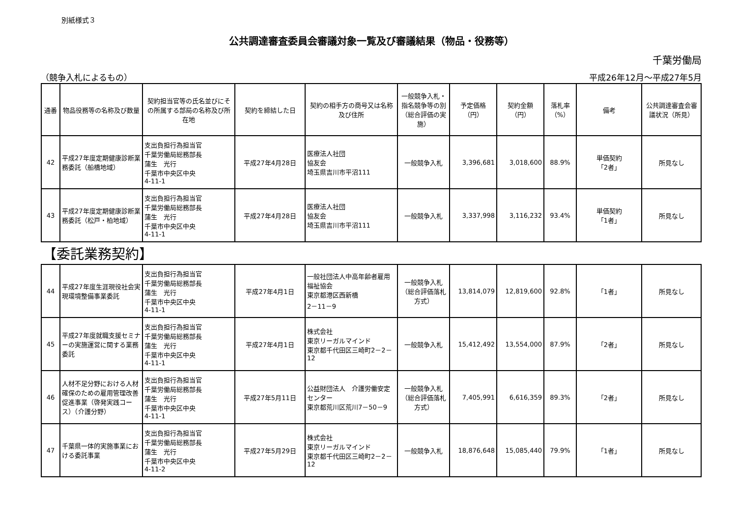別紙様式３
公共調達審査委員会審議対象一覧及び審議結果（物品・役務等）
千葉労働局
（競争入札によるもの） 平成26年12月～平成27年5月
| 通番 | 物品役務等の名称及び数量 | 契約担当官等の氏名並びにその所属する部局の名称及び所在地 | 契約を締結した日 | 契約の相手方の商号又は名称及び住所 | 一般競争入札・指名競争等の別（総合評価の実施） | 予定価格（円） | 契約金額（円） | 落札率（%） | 備考 | 公共調達審査会審議状況（所見） |
| --- | --- | --- | --- | --- | --- | --- | --- | --- | --- | --- |
| 42 | 平成27年度定期健康診断業務委託（船橋地域） | 支出負担行為担当官 千葉労働局総務部長 蒲生 光行 千葉市中央区中央 4-11-1 | 平成27年4月28日 | 医療法人社団 協友会 埼玉県吉川市平沼111 | 一般競争入札 | 3,396,681 | 3,018,600 | 88.9% | 単価契約 「2者」 | 所見なし |
| 43 | 平成27年度定期健康診断業務委託（松戸・柏地域） | 支出負担行為担当官 千葉労働局総務部長 蒲生 光行 千葉市中央区中央 4-11-1 | 平成27年4月28日 | 医療法人社団 協友会 埼玉県吉川市平沼111 | 一般競争入札 | 3,337,998 | 3,116,232 | 93.4% | 単価契約 「1者」 | 所見なし |
| 【委託業務契約】 | | | | | | | | | | |
| 44 | 平成27年度生涯現役社会実現環境整備事業委託 | 支出負担行為担当官 千葉労働局総務部長 蒲生 光行 千葉市中央区中央 4-11-1 | 平成27年4月1日 | 一般社団法人中高年齢者雇用福祉協会 東京都港区西新橋 2－11－9 | 一般競争入札（総合評価落札方式） | 13,814,079 | 12,819,600 | 92.8% | 「1者」 | 所見なし |
| 45 | 平成27年度就職支援セミナーの実施運営に関する業務委託 | 支出負担行為担当官 千葉労働局総務部長 蒲生 光行 千葉市中央区中央 4-11-1 | 平成27年4月1日 | 株式会社 東京リーガルマインド 東京都千代田区三崎町2－2－12 | 一般競争入札 | 15,412,492 | 13,554,000 | 87.9% | 「2者」 | 所見なし |
| 46 | 人材不足分野における人材確保のための雇用管理改善促進事業（啓発実践コース）（介護分野） | 支出負担行為担当官 千葉労働局総務部長 蒲生 光行 千葉市中央区中央 4-11-1 | 平成27年5月11日 | 公益財団法人 介護労働安定センター 東京都荒川区荒川7－50－9 | 一般競争入札（総合評価落札方式） | 7,405,991 | 6,616,359 | 89.3% | 「2者」 | 所見なし |
| 47 | 千葉県一体的実施事業における委託事業 | 支出負担行為担当官 千葉労働局総務部長 蒲生 光行 千葉市中央区中央 4-11-2 | 平成27年5月29日 | 株式会社 東京リーガルマインド 東京都千代田区三崎町2－2－12 | 一般競争入札 | 18,876,648 | 15,085,440 | 79.9% | 「1者」 | 所見なし |